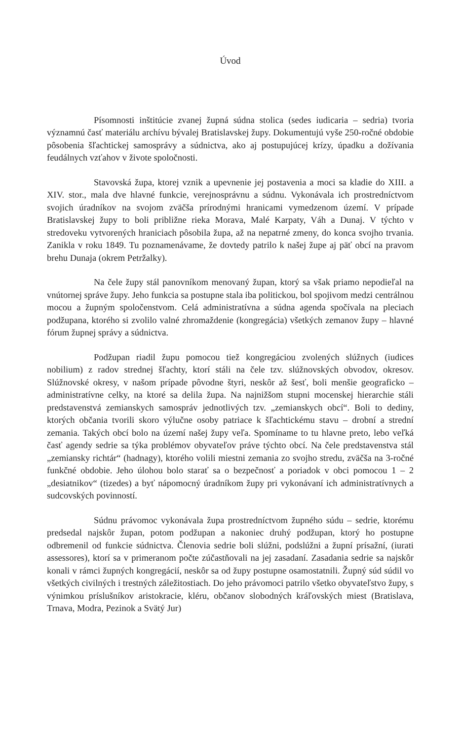Úvod
Písomnosti inštitúcie zvanej župná súdna stolica (sedes iudicaria – sedria) tvoria významnú časť materiálu archívu bývalej Bratislavskej župy. Dokumentujú vyše 250-ročné obdobie pôsobenia šľachtickej samosprávy a súdnictva, ako aj postupujúcej krízy, úpadku a dožívania feudálnych vzťahov v živote spoločnosti.
Stavovská župa, ktorej vznik a upevnenie jej postavenia a moci sa kladie do XIII. a XIV. stor., mala dve hlavné funkcie, verejnosprávnu a súdnu. Vykonávala ich prostredníctvom svojich úradníkov na svojom zväčša prírodnými hranicami vymedzenom území. V prípade Bratislavskej župy to boli približne rieka Morava, Malé Karpaty, Váh a Dunaj. V týchto v stredoveku vytvorených hraniciach pôsobila župa, až na nepatrné zmeny, do konca svojho trvania. Zanikla v roku 1849. Tu poznamenávame, že dovtedy patrilo k našej župe aj päť obcí na pravom brehu Dunaja (okrem Petržalky).
Na čele župy stál panovníkom menovaný župan, ktorý sa však priamo nepodieľal na vnútornej správe župy. Jeho funkcia sa postupne stala iba politickou, bol spojivom medzi centrálnou mocou a župným spoločenstvom. Celá administratívna a súdna agenda spočívala na pleciach podžupana, ktorého si zvolilo valné zhromaždenie (kongregácia) všetkých zemanov župy – hlavné fórum župnej správy a súdnictva.
Podžupan riadil župu pomocou tiež kongregáciou zvolených slúžnych (iudices nobilium) z radov strednej šľachty, ktorí stáli na čele tzv. slúžnovských obvodov, okresov. Slúžnovské okresy, v našom prípade pôvodne štyri, neskôr až šesť, boli menšie geograficko – administratívne celky, na ktoré sa delila župa. Na najnižšom stupni mocenskej hierarchie stáli predstavenstvá zemianskych samospráv jednotlivých tzv. „zemianskych obcí“. Boli to dediny, ktorých občania tvorili skoro výlučne osoby patriace k šľachtickému stavu – drobní a strední zemania. Takých obcí bolo na území našej župy veľa. Spomíname to tu hlavne preto, lebo veľká časť agendy sedrie sa týka problémov obyvateľov práve týchto obcí. Na čele predstavenstva stál „zemiansky richtár“ (hadnagy), ktorého volili miestni zemania zo svojho stredu, zväčša na 3-ročné funkčné obdobie. Jeho úlohou bolo starať sa o bezpečnosť a poriadok v obci pomocou 1 – 2 „desiatnikov“ (tizedes) a byť nápomocný úradníkom župy pri vykonávaní ich administratívnych a sudcovských povinností.
Súdnu právomoc vykonávala župa prostredníctvom župného súdu – sedrie, ktorému predsedal najskôr župan, potom podžupan a nakoniec druhý podžupan, ktorý ho postupne odbremenil od funkcie súdnictva. Členovia sedrie boli slúžni, podslúžni a župní prísažní, (iurati assessores), ktorí sa v primeranom počte zúčastňovali na jej zasadaní. Zasadania sedrie sa najskôr konali v rámci župných kongregácií, neskôr sa od župy postupne osamostatnili. Župný súd súdil vo všetkých civilných i trestných záležitostiach. Do jeho právomoci patrilo všetko obyvateľstvo župy, s výnimkou príslušníkov aristokracie, kléru, občanov slobodných kráľovských miest (Bratislava, Trnava, Modra, Pezinok a Svätý Jur)